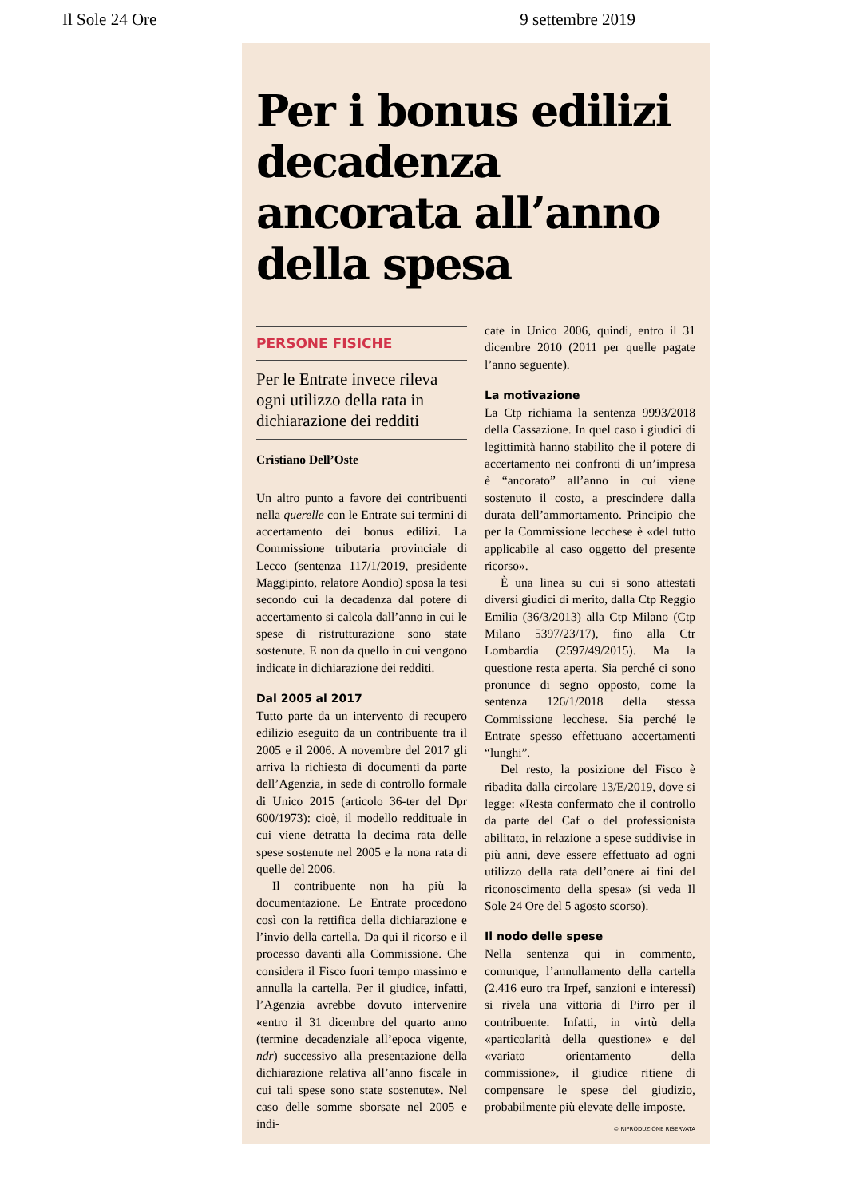Il Sole 24 Ore 9 settembre 2019
Per i bonus edilizi decadenza ancorata all’anno della spesa
PERSONE FISICHE
Per le Entrate invece rileva ogni utilizzo della rata in dichiarazione dei redditi
Cristiano Dell’Oste
Un altro punto a favore dei contribuenti nella querelle con le Entrate sui termini di accertamento dei bonus edilizi. La Commissione tributaria provinciale di Lecco (sentenza 117/1/2019, presidente Maggipinto, relatore Aondio) sposa la tesi secondo cui la decadenza dal potere di accertamento si calcola dall’anno in cui le spese di ristrutturazione sono state sostenute. E non da quello in cui vengono indicate in dichiarazione dei redditi.
Dal 2005 al 2017
Tutto parte da un intervento di recupero edilizio eseguito da un contribuente tra il 2005 e il 2006. A novembre del 2017 gli arriva la richiesta di documenti da parte dell’Agenzia, in sede di controllo formale di Unico 2015 (articolo 36-ter del Dpr 600/1973): cioè, il modello reddituale in cui viene detratta la decima rata delle spese sostenute nel 2005 e la nona rata di quelle del 2006.
Il contribuente non ha più la documentazione. Le Entrate procedono così con la rettifica della dichiarazione e l’invio della cartella. Da qui il ricorso e il processo davanti alla Commissione. Che considera il Fisco fuori tempo massimo e annulla la cartella. Per il giudice, infatti, l’Agenzia avrebbe dovuto intervenire «entro il 31 dicembre del quarto anno (termine decadenziale all’epoca vigente, ndr) successivo alla presentazione della dichiarazione relativa all’anno fiscale in cui tali spese sono state sostenute». Nel caso delle somme sborsate nel 2005 e indi-
cate in Unico 2006, quindi, entro il 31 dicembre 2010 (2011 per quelle pagate l’anno seguente).
La motivazione
La Ctp richiama la sentenza 9993/2018 della Cassazione. In quel caso i giudici di legittimità hanno stabilito che il potere di accertamento nei confronti di un’impresa è “ancorato” all’anno in cui viene sostenuto il costo, a prescindere dalla durata dell’ammortamento. Principio che per la Commissione lecchese è «del tutto applicabile al caso oggetto del presente ricorso».
È una linea su cui si sono attestati diversi giudici di merito, dalla Ctp Reggio Emilia (36/3/2013) alla Ctp Milano (Ctp Milano 5397/23/17), fino alla Ctr Lombardia (2597/49/2015). Ma la questione resta aperta. Sia perché ci sono pronunce di segno opposto, come la sentenza 126/1/2018 della stessa Commissione lecchese. Sia perché le Entrate spesso effettuano accertamenti “lunghi”.
Del resto, la posizione del Fisco è ribadita dalla circolare 13/E/2019, dove si legge: «Resta confermato che il controllo da parte del Caf o del professionista abilitato, in relazione a spese suddivise in più anni, deve essere effettuato ad ogni utilizzo della rata dell’onere ai fini del riconoscimento della spesa» (si veda Il Sole 24 Ore del 5 agosto scorso).
Il nodo delle spese
Nella sentenza qui in commento, comunque, l’annullamento della cartella (2.416 euro tra Irpef, sanzioni e interessi) si rivela una vittoria di Pirro per il contribuente. Infatti, in virtù della «particolarità della questione» e del «variato orientamento della commissione», il giudice ritiene di compensare le spese del giudizio, probabilmente più elevate delle imposte.
© RIPRODUZIONE RISERVATA